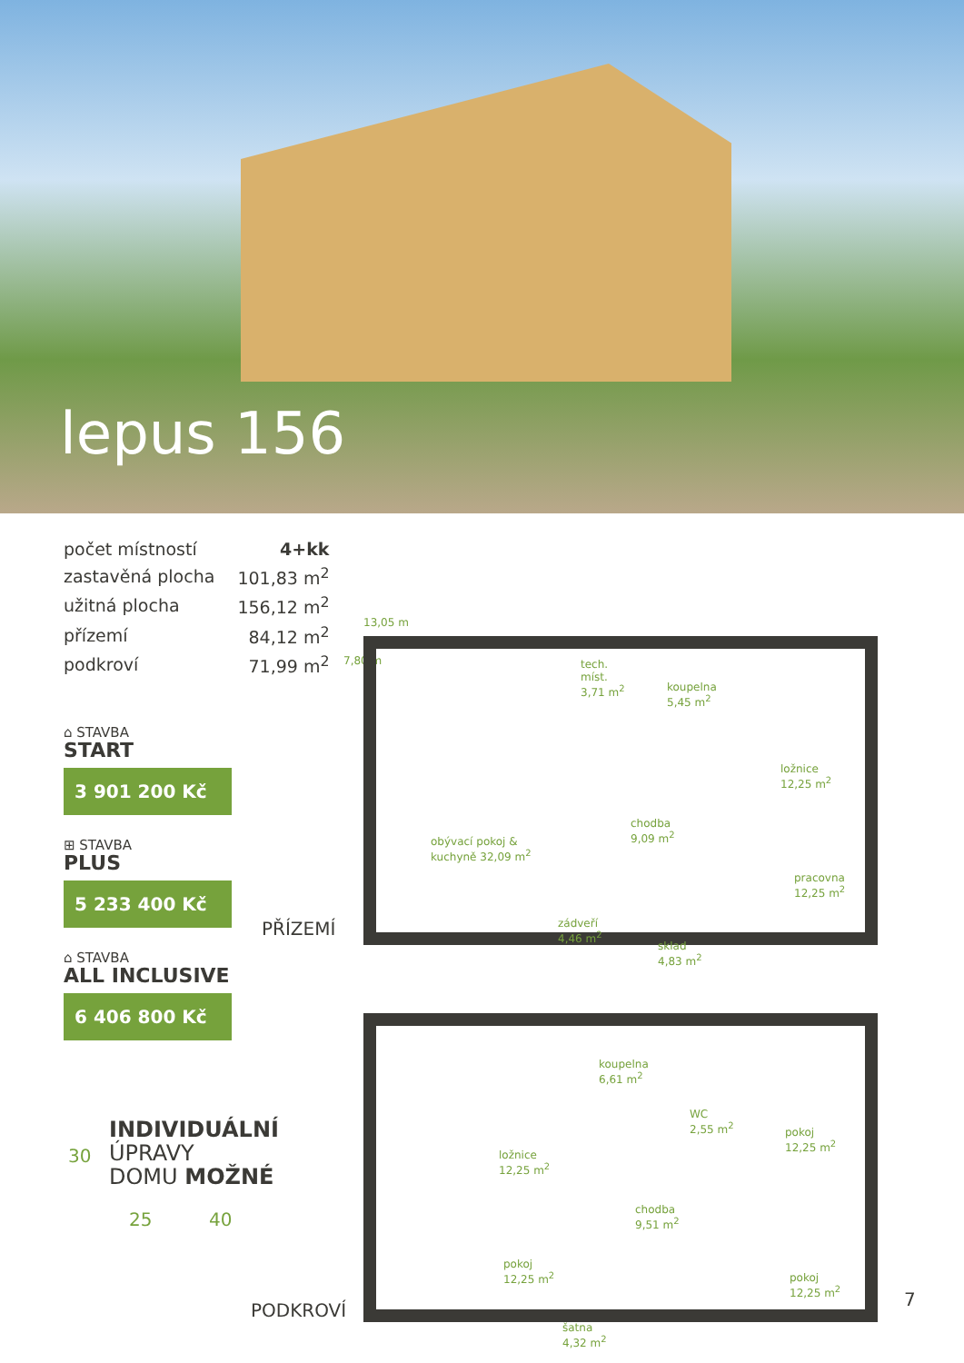lepus 156
| počet místností | 4+kk |
| zastavěná plocha | 101,83 m<sup>2</sup> |
| užitná plocha | 156,12 m<sup>2</sup> |
| přízemí | 84,12 m<sup>2</sup> |
| podkroví | 71,99 m<sup>2</sup> |
⌂ STAVBA
START
3 901 200 Kč
⊞ STAVBA
PLUS
5 233 400 Kč
⌂ STAVBA
ALL INCLUSIVE
6 406 800 Kč
13,05 m
7,80 m
tech.
míst.
3,71 m<sup>2</sup> koupelna
5,45 m<sup>2</sup>
ložnice
12,25 m<sup>2</sup>
chodba
9,09 m<sup>2</sup> obývací pokoj &
kuchyně 32,09 m<sup>2</sup>
pracovna
12,25 m<sup>2</sup>
zádveří
4,46 m<sup>2</sup>
sklad
4,83 m<sup>2</sup>
PŘÍZEMÍ
koupelna
6,61 m<sup>2</sup>
WC
2,55 m<sup>2</sup> pokoj
12,25 m<sup>2</sup>
ložnice
12,25 m<sup>2</sup>
chodba
9,51 m<sup>2</sup>
pokoj
12,25 m<sup>2</sup> pokoj
12,25 m<sup>2</sup>
šatna
4,32 m<sup>2</sup>
PODKROVÍ
30
INDIVIDUÁLNÍ
ÚPRAVY
DOMU MOŽNÉ
25 40
7